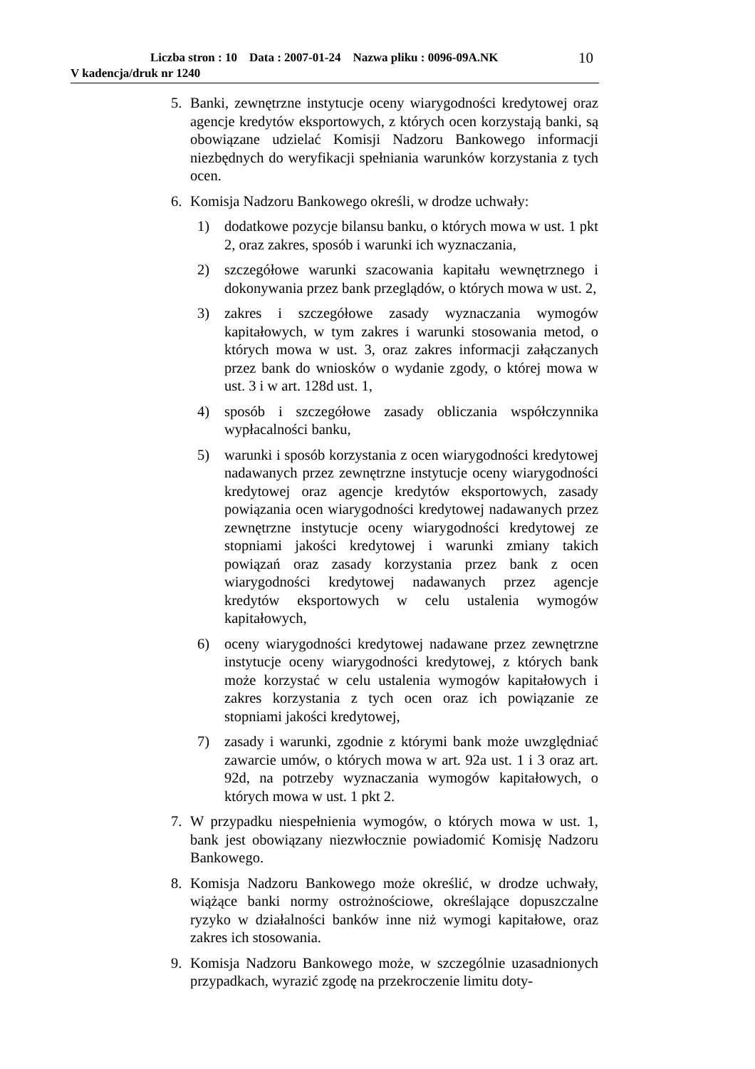Liczba stron : 10 Data : 2007-01-24 Nazwa pliku : 0096-09A.NK
V kadencja/druk nr 1240
10
5. Banki, zewnętrzne instytucje oceny wiarygodności kredytowej oraz agencje kredytów eksportowych, z których ocen korzystają banki, są obowiązane udzielać Komisji Nadzoru Bankowego informacji niezbędnych do weryfikacji spełniania warunków korzystania z tych ocen.
6. Komisja Nadzoru Bankowego określi, w drodze uchwały:
1) dodatkowe pozycje bilansu banku, o których mowa w ust. 1 pkt 2, oraz zakres, sposób i warunki ich wyznaczania,
2) szczegółowe warunki szacowania kapitału wewnętrznego i dokonywania przez bank przeglądów, o których mowa w ust. 2,
3) zakres i szczegółowe zasady wyznaczania wymogów kapitałowych, w tym zakres i warunki stosowania metod, o których mowa w ust. 3, oraz zakres informacji załączanych przez bank do wniosków o wydanie zgody, o której mowa w ust. 3 i w art. 128d ust. 1,
4) sposób i szczegółowe zasady obliczania współczynnika wypłacalności banku,
5) warunki i sposób korzystania z ocen wiarygodności kredytowej nadawanych przez zewnętrzne instytucje oceny wiarygodności kredytowej oraz agencje kredytów eksportowych, zasady powiązania ocen wiarygodności kredytowej nadawanych przez zewnętrzne instytucje oceny wiarygodności kredytowej ze stopniami jakości kredytowej i warunki zmiany takich powiązań oraz zasady korzystania przez bank z ocen wiarygodności kredytowej nadawanych przez agencje kredytów eksportowych w celu ustalenia wymogów kapitałowych,
6) oceny wiarygodności kredytowej nadawane przez zewnętrzne instytucje oceny wiarygodności kredytowej, z których bank może korzystać w celu ustalenia wymogów kapitałowych i zakres korzystania z tych ocen oraz ich powiązanie ze stopniami jakości kredytowej,
7) zasady i warunki, zgodnie z którymi bank może uwzględniać zawarcie umów, o których mowa w art. 92a ust. 1 i 3 oraz art. 92d, na potrzeby wyznaczania wymogów kapitałowych, o których mowa w ust. 1 pkt 2.
7. W przypadku niespełnienia wymogów, o których mowa w ust. 1, bank jest obowiązany niezwłocznie powiadomić Komisję Nadzoru Bankowego.
8. Komisja Nadzoru Bankowego może określić, w drodze uchwały, wiążące banki normy ostrożnościowe, określające dopuszczalne ryzyko w działalności banków inne niż wymogi kapitałowe, oraz zakres ich stosowania.
9. Komisja Nadzoru Bankowego może, w szczególnie uzasadnionych przypadkach, wyrazić zgodę na przekroczenie limitu doty-